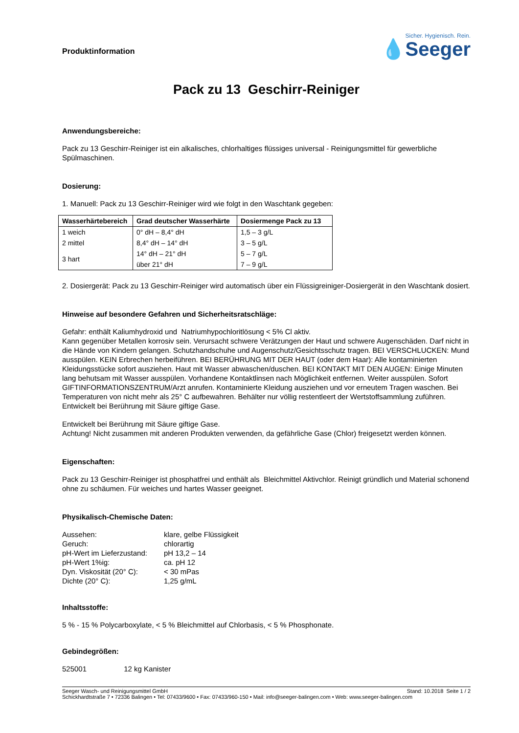Produktinformation
Sicher. Hygienisch. Rein.
💧Seeger
Pack zu 13 Geschirr-Reiniger
Anwendungsbereiche:
Pack zu 13 Geschirr-Reiniger ist ein alkalisches, chlorhaltiges flüssiges universal - Reinigungsmittel für gewerbliche Spülmaschinen.
Dosierung:
1. Manuell: Pack zu 13 Geschirr-Reiniger wird wie folgt in den Waschtank gegeben:
| Wasserhärtebereich | Grad deutscher Wasserhärte | Dosiermenge Pack zu 13 |
| --- | --- | --- |
| 1 weich | 0° dH – 8,4° dH | 1,5 – 3 g/L |
| 2 mittel | 8,4° dH – 14° dH | 3 – 5 g/L |
| 3 hart | 14° dH – 21° dH | 5 – 7 g/L |
| | über 21° dH | 7 – 9 g/L |
2. Dosiergerät: Pack zu 13 Geschirr-Reiniger wird automatisch über ein Flüssigreiniger-Dosiergerät in den Waschtank dosiert.
Hinweise auf besondere Gefahren und Sicherheitsratschläge:
Gefahr: enthält Kaliumhydroxid und Natriumhypochloritlösung < 5% Cl aktiv.
Kann gegenüber Metallen korrosiv sein. Verursacht schwere Verätzungen der Haut und schwere Augenschäden. Darf nicht in die Hände von Kindern gelangen. Schutzhandschuhe und Augenschutz/Gesichtsschutz tragen. BEI VERSCHLUCKEN: Mund ausspülen. KEIN Erbrechen herbeiführen. BEI BERÜHRUNG MIT DER HAUT (oder dem Haar): Alle kontaminierten Kleidungsstücke sofort ausziehen. Haut mit Wasser abwaschen/duschen. BEI KONTAKT MIT DEN AUGEN: Einige Minuten lang behutsam mit Wasser ausspülen. Vorhandene Kontaktlinsen nach Möglichkeit entfernen. Weiter ausspülen. Sofort GIFTINFORMATIONSZENTRUM/Arzt anrufen. Kontaminierte Kleidung ausziehen und vor erneutem Tragen waschen. Bei Temperaturen von nicht mehr als 25° C aufbewahren. Behälter nur völlig restentleert der Wertstoffsammlung zuführen. Entwickelt bei Berührung mit Säure giftige Gase.
Entwickelt bei Berührung mit Säure giftige Gase.
Achtung! Nicht zusammen mit anderen Produkten verwenden, da gefährliche Gase (Chlor) freigesetzt werden können.
Eigenschaften:
Pack zu 13 Geschirr-Reiniger ist phosphatfrei und enthält als Bleichmittel Aktivchlor. Reinigt gründlich und Material schonend ohne zu schäumen. Für weiches und hartes Wasser geeignet.
Physikalisch-Chemische Daten:
| Aussehen: | klare, gelbe Flüssigkeit |
| Geruch: | chlorartig |
| pH-Wert im Lieferzustand: | pH 13,2 – 14 |
| pH-Wert 1%ig: | ca. pH 12 |
| Dyn. Viskosität (20° C): | < 30 mPas |
| Dichte (20° C): | 1,25 g/mL |
Inhaltsstoffe:
5 % - 15 % Polycarboxylate, < 5 % Bleichmittel auf Chlorbasis, < 5 % Phosphonate.
Gebindegrößen:
525001 12 kg Kanister
Seeger Wasch- und Reinigungsmittel GmbH Stand: 10.2018 Seite 1 / 2
Schickhardtstraße 7 • 72336 Balingen • Tel: 07433/9600 • Fax: 07433/960-150 • Mail: info@seeger-balingen.com • Web: www.seeger-balingen.com